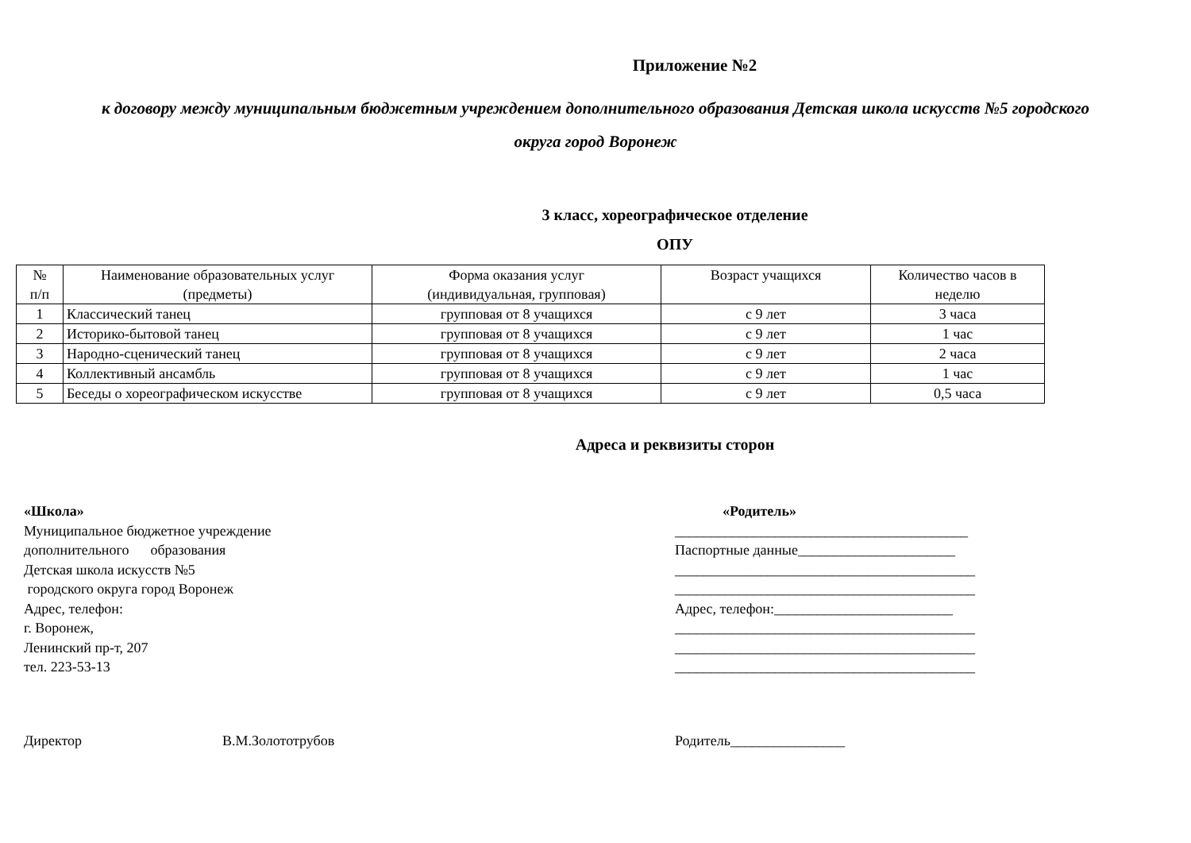Приложение №2
к договору между муниципальным бюджетным учреждением дополнительного образования Детская школа искусств №5 городского
округа город Воронеж
3 класс, хореографическое отделение
ОПУ
| № п/п | Наименование образовательных услуг (предметы) | Форма оказания услуг (индивидуальная, групповая) | Возраст учащихся | Количество часов в неделю |
| --- | --- | --- | --- | --- |
| 1 | Классический танец | групповая от 8 учащихся | с 9 лет | 3 часа |
| 2 | Историко-бытовой танец | групповая от 8 учащихся | с 9 лет | 1 час |
| 3 | Народно-сценический танец | групповая от 8 учащихся | с 9 лет | 2 часа |
| 4 | Коллективный ансамбль | групповая от 8 учащихся | с 9 лет | 1 час |
| 5 | Беседы о хореографическом искусстве | групповая от 8 учащихся | с 9 лет | 0,5 часа |
Адреса и реквизиты сторон
«Школа»
Муниципальное бюджетное учреждение
дополнительного образования
Детская школа искусств №5
городского округа город Воронеж
Адрес, телефон:
г. Воронеж,
Ленинский пр-т, 207
тел. 223-53-13
«Родитель»
_________________________________________
Паспортные данные______________________
__________________________________________
__________________________________________
Адрес, телефон:_________________________
__________________________________________
__________________________________________
__________________________________________
Директор В.М.Золототрубов Родитель________________